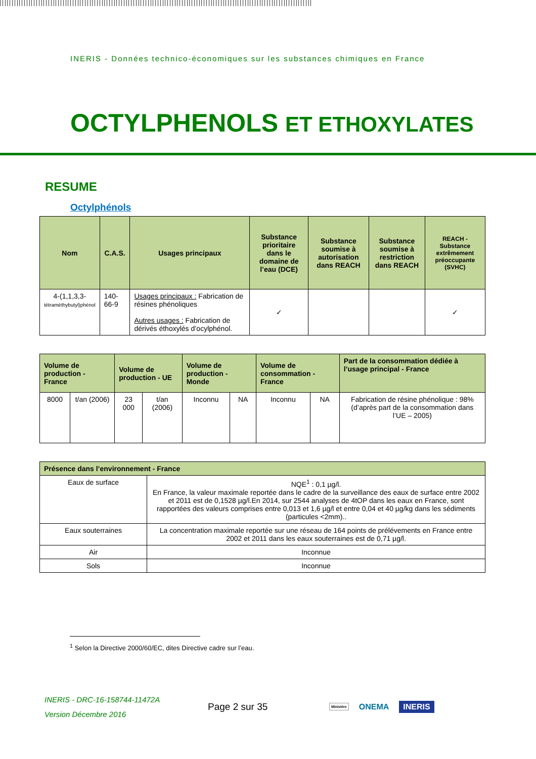INERIS - Données technico-économiques sur les substances chimiques en France
OCTYLPHENOLS ET ETHOXYLATES
RESUME
Octylphénols
| Nom | C.A.S. | Usages principaux | Substance prioritaire dans le domaine de l’eau (DCE) | Substance soumise à autorisation dans REACH | Substance soumise à restriction dans REACH | REACH - Substance extrêmement préoccupante (SVHC) |
| --- | --- | --- | --- | --- | --- | --- |
| 4-(1,1,3,3- tétraméthybutyl)phénol | 140-66-9 | Usages principaux : Fabrication de résines phénoliques Autres usages : Fabrication de dérivés éthoxylés d’ocylphénol. | ✓ | | | ✓ |
| Volume de production - France | | Volume de production - UE | | Volume de production - Monde | | Volume de consommation - France | | Part de la consommation dédiée à l’usage principal - France |
| --- | --- | --- | --- | --- | --- | --- | --- | --- |
| 8000 | t/an (2006) | 23 000 | t/an (2006) | Inconnu | NA | Inconnu | NA | Fabrication de résine phénolique : 98% (d’après part de la consommation dans l’UE – 2005) |
| Présence dans l’environnement - France | |
| --- | --- |
| Eaux de surface | NQE<sup>1</sup> : 0,1 µg/l. En France, la valeur maximale reportée dans le cadre de la surveillance des eaux de surface entre 2002 et 2011 est de 0,1528 µg/l.En 2014, sur 2544 analyses de 4tOP dans les eaux en France, sont rapportées des valeurs comprises entre 0,013 et 1,6 µg/l et entre 0,04 et 40 µg/kg dans les sédiments (particules <2mm).. |
| Eaux souterraines | La concentration maximale reportée sur une réseau de 164 points de prélévements en France entre 2002 et 2011 dans les eaux souterraines est de 0,71 µg/l. |
| Air | Inconnue |
| Sols | Inconnue |
<sup>1</sup> Selon la Directive 2000/60/EC, dites Directive cadre sur l’eau.
INERIS - DRC-16-158744-11472A
Version Décembre 2016
Page 2 sur 35
Ministère
ONEMA
INERIS